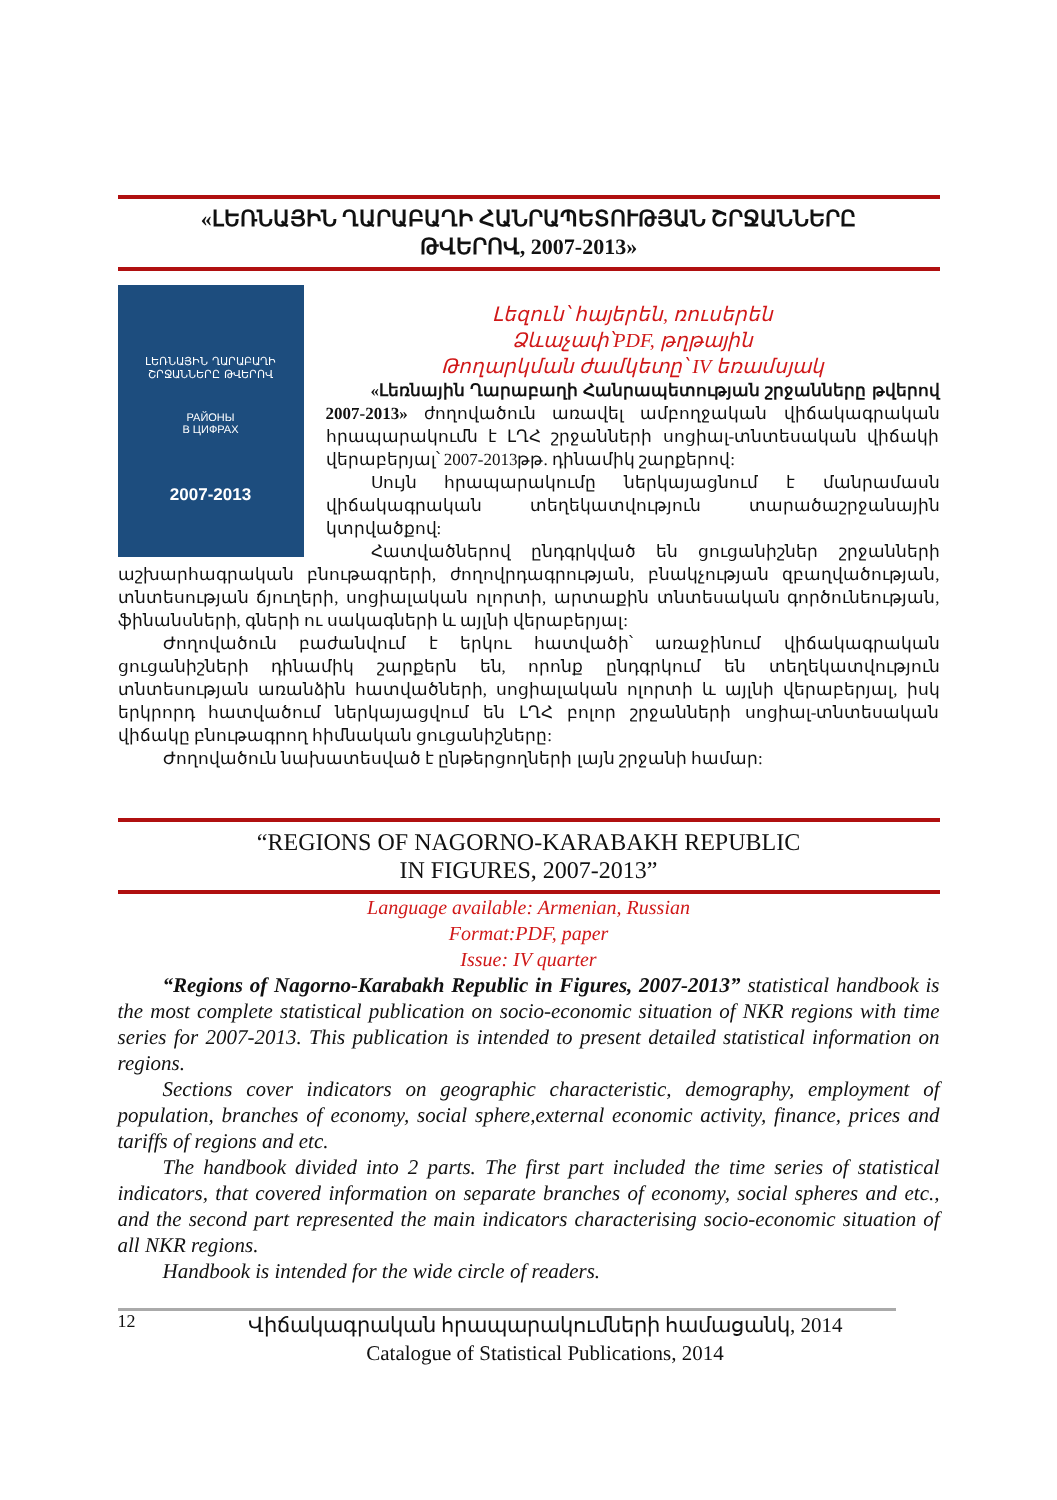«ԼԵՌՆԱՅԻՆ ՂԱՐԱԲԱՂԻ ՀԱՆՐԱՊԵՏՈՒԹՅԱՆ ՇՐՋԱՆՆԵՐԸ
ԹՎԵՐՈՎ, 2007-2013»
ԼԵՌՆԱՅԻՆ ՂԱՐԱԲԱՂԻ
ՇՐՋԱՆՆԵՐԸ ԹՎԵՐՈՎ
РАЙОНЫ
В ЦИФРАХ
2007-2013
Լեզուն՝ հայերեն, ռուսերեն
Ձևաչափ՝PDF, թղթային
Թողարկման ժամկետը՝ IV եռամսյակ
«Լեռնային Ղարաբաղի Հանրապետության շրջանները թվերով 2007-2013» ժողովածուն առավել ամբողջական վիճակագրական հրապարակումն է ԼՂՀ շրջանների սոցիալ-տնտեսական վիճակի վերաբերյալ՝ 2007-2013թթ. դինամիկ շարքերով:
Սույն հրապարակումը ներկայացնում է մանրամասն վիճակագրական տեղեկատվություն տարածաշրջանային կտրվածքով:
Հատվածներով ընդգրկված են ցուցանիշներ շրջանների աշխարհագրական բնութագրերի, ժողովրդագրության, բնակչության զբաղվածության, տնտեսության ճյուղերի, սոցիալական ոլորտի, արտաքին տնտեսական գործունեության, ֆինանսների, գների ու սակագների և այլնի վերաբերյալ:
Ժողովածուն բաժանվում է երկու հատվածի՝ առաջինում վիճակագրական ցուցանիշների դինամիկ շարքերն են, որոնք ընդգրկում են տեղեկատվություն տնտեսության առանձին հատվածների, սոցիալական ոլորտի և այլնի վերաբերյալ, իսկ երկրորդ հատվածում ներկայացվում են ԼՂՀ բոլոր շրջանների սոցիալ-տնտեսական վիճակը բնութագրող հիմնական ցուցանիշները:
Ժողովածուն նախատեսված է ընթերցողների լայն շրջանի համար:
“REGIONS OF NAGORNO-KARABAKH REPUBLIC
IN FIGURES, 2007-2013”
Language available: Armenian, Russian
Format:PDF, paper
Issue: IV quarter
“Regions of Nagorno-Karabakh Republic in Figures, 2007-2013” statistical handbook is the most complete statistical publication on socio-economic situation of NKR regions with time series for 2007-2013. This publication is intended to present detailed statistical information on regions.
Sections cover indicators on geographic characteristic, demography, employment of population, branches of economy, social sphere,external economic activity, finance, prices and tariffs of regions and etc.
The handbook divided into 2 parts. The first part included the time series of statistical indicators, that covered information on separate branches of economy, social spheres and etc., and the second part represented the main indicators characterising socio-economic situation of all NKR regions.
Handbook is intended for the wide circle of readers.
12
Վիճակագրական հրապարակումների համացանկ, 2014
Catalogue of Statistical Publications, 2014